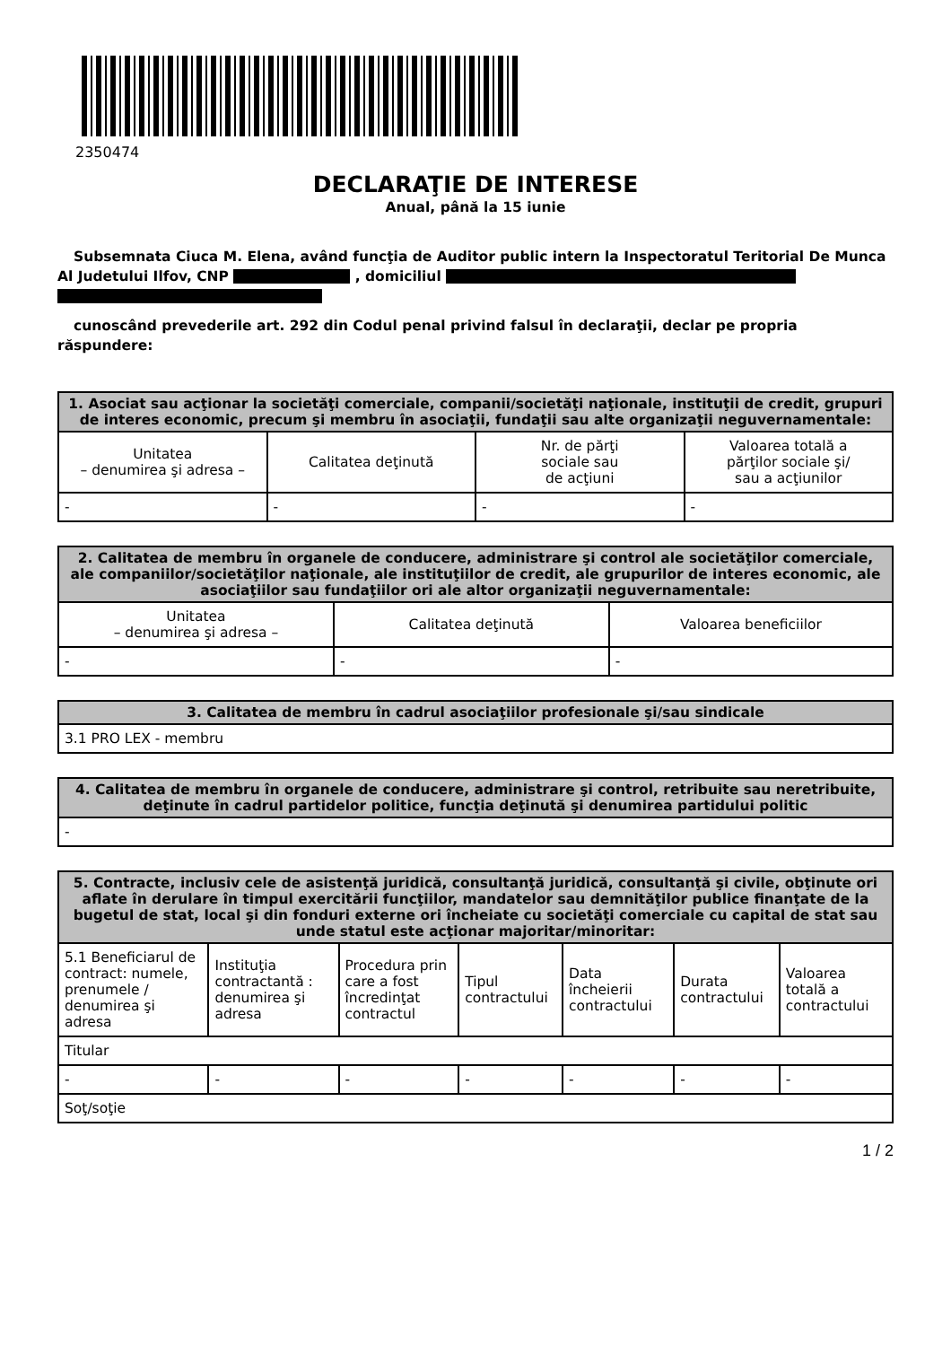2350474
DECLARAŢIE DE INTERESE
Anual, până la 15 iunie
Subsemnata Ciuca M. Elena, având funcţia de Auditor public intern la Inspectoratul Teritorial De Munca Al Judetului Ilfov, CNP , domiciliul
cunoscând prevederile art. 292 din Codul penal privind falsul în declaraţii, declar pe propria răspundere:
| 1. Asociat sau acţionar la societăţi comerciale, companii/societăţi naţionale, instituţii de credit, grupuri de interes economic, precum şi membru în asociaţii, fundaţii sau alte organizaţii neguvernamentale: | | | |
| --- | --- | --- | --- |
| Unitatea – denumirea şi adresa – | Calitatea deţinută | Nr. de părţi sociale sau de acţiuni | Valoarea totală a părţilor sociale şi/ sau a acţiunilor |
| - | - | - | - |
| 2. Calitatea de membru în organele de conducere, administrare şi control ale societăţilor comerciale, ale companiilor/societăţilor naţionale, ale instituţiilor de credit, ale grupurilor de interes economic, ale asociaţiilor sau fundaţiilor ori ale altor organizaţii neguvernamentale: | | |
| --- | --- | --- |
| Unitatea – denumirea şi adresa – | Calitatea deţinută | Valoarea beneficiilor |
| - | - | - |
| 3. Calitatea de membru în cadrul asociaţiilor profesionale şi/sau sindicale |
| --- |
| 3.1 PRO LEX - membru |
| 4. Calitatea de membru în organele de conducere, administrare şi control, retribuite sau neretribuite, deţinute în cadrul partidelor politice, funcţia deţinută şi denumirea partidului politic |
| --- |
| - |
| 5. Contracte, inclusiv cele de asistenţă juridică, consultanţă juridică, consultanţă şi civile, obţinute ori aflate în derulare în timpul exercitării funcţiilor, mandatelor sau demnităţilor publice finanţate de la bugetul de stat, local şi din fonduri externe ori încheiate cu societăţi comerciale cu capital de stat sau unde statul este acţionar majoritar/minoritar: | | | | | | |
| --- | --- | --- | --- | --- | --- | --- |
| 5.1 Beneficiarul de contract: numele, prenumele / denumirea şi adresa | Instituţia contractantă : denumirea şi adresa | Procedura prin care a fost încredinţat contractul | Tipul contractului | Data încheierii contractului | Durata contractului | Valoarea totală a contractului |
| Titular | | | | | | |
| - | - | - | - | - | - | - |
| Soţ/soţie | | | | | | |
1 / 2